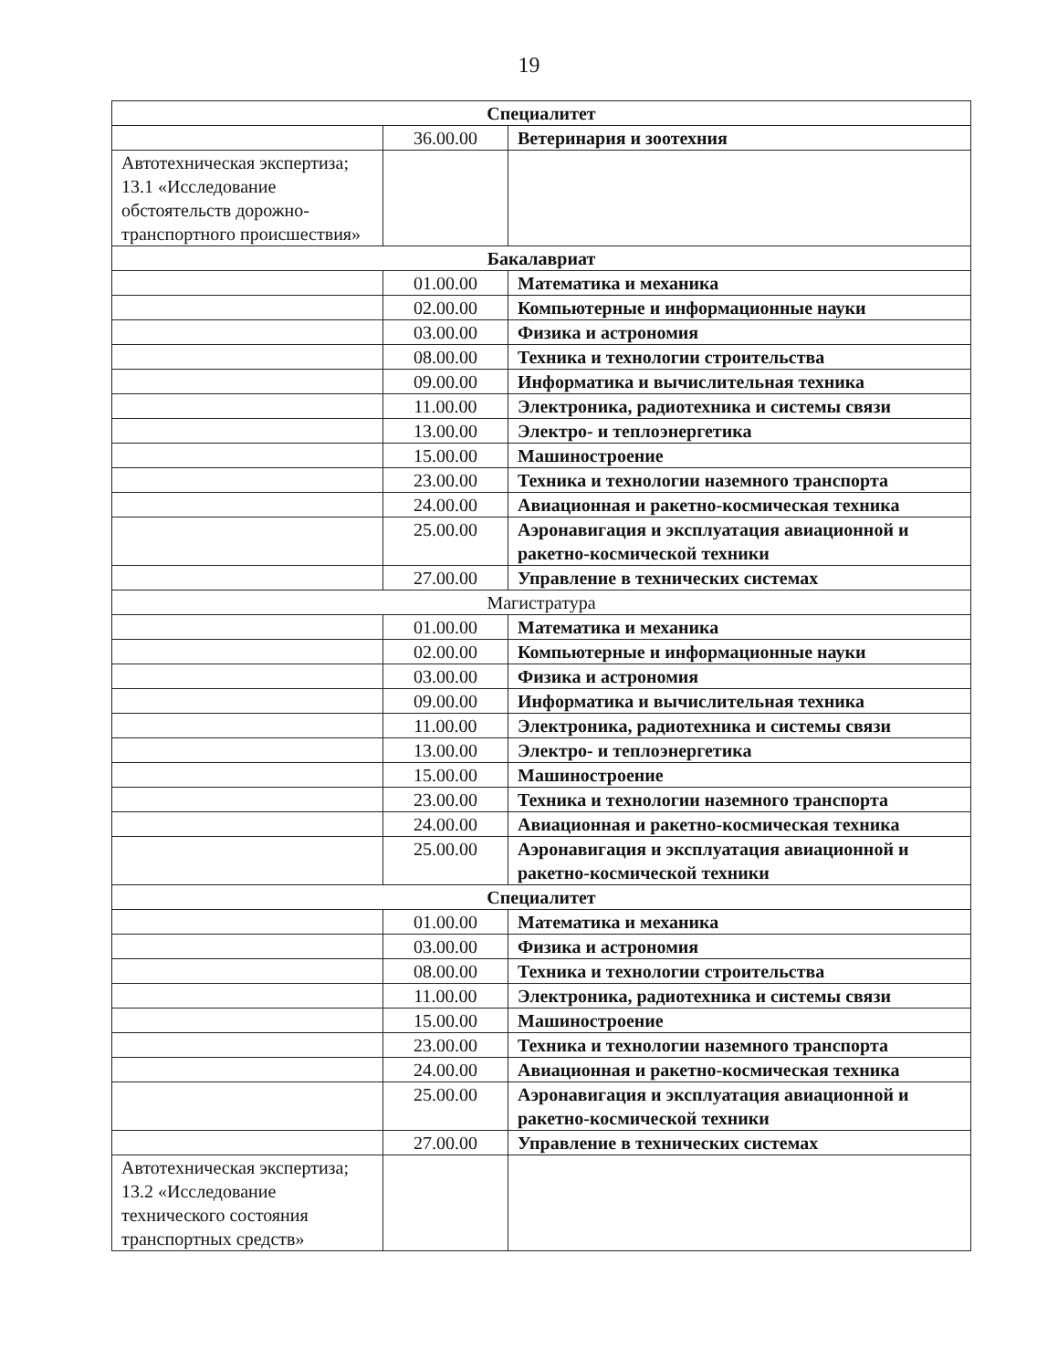19
| Специалитет | | |
| --- | --- | --- |
| | 36.00.00 | Ветеринария и зоотехния |
| Автотехническая экспертиза; 13.1 «Исследование обстоятельств дорожно-транспортного происшествия» | | |
| Бакалавриат | | |
| | 01.00.00 | Математика и механика |
| | 02.00.00 | Компьютерные и информационные науки |
| | 03.00.00 | Физика и астрономия |
| | 08.00.00 | Техника и технологии строительства |
| | 09.00.00 | Информатика и вычислительная техника |
| | 11.00.00 | Электроника, радиотехника и системы связи |
| | 13.00.00 | Электро- и теплоэнергетика |
| | 15.00.00 | Машиностроение |
| | 23.00.00 | Техника и технологии наземного транспорта |
| | 24.00.00 | Авиационная и ракетно-космическая техника |
| | 25.00.00 | Аэронавигация и эксплуатация авиационной и ракетно-космической техники |
| | 27.00.00 | Управление в технических системах |
| Магистратура | | |
| | 01.00.00 | Математика и механика |
| | 02.00.00 | Компьютерные и информационные науки |
| | 03.00.00 | Физика и астрономия |
| | 09.00.00 | Информатика и вычислительная техника |
| | 11.00.00 | Электроника, радиотехника и системы связи |
| | 13.00.00 | Электро- и теплоэнергетика |
| | 15.00.00 | Машиностроение |
| | 23.00.00 | Техника и технологии наземного транспорта |
| | 24.00.00 | Авиационная и ракетно-космическая техника |
| | 25.00.00 | Аэронавигация и эксплуатация авиационной и ракетно-космической техники |
| Специалитет | | |
| | 01.00.00 | Математика и механика |
| | 03.00.00 | Физика и астрономия |
| | 08.00.00 | Техника и технологии строительства |
| | 11.00.00 | Электроника, радиотехника и системы связи |
| | 15.00.00 | Машиностроение |
| | 23.00.00 | Техника и технологии наземного транспорта |
| | 24.00.00 | Авиационная и ракетно-космическая техника |
| | 25.00.00 | Аэронавигация и эксплуатация авиационной и ракетно-космической техники |
| | 27.00.00 | Управление в технических системах |
| Автотехническая экспертиза; 13.2 «Исследование технического состояния транспортных средств» | | |